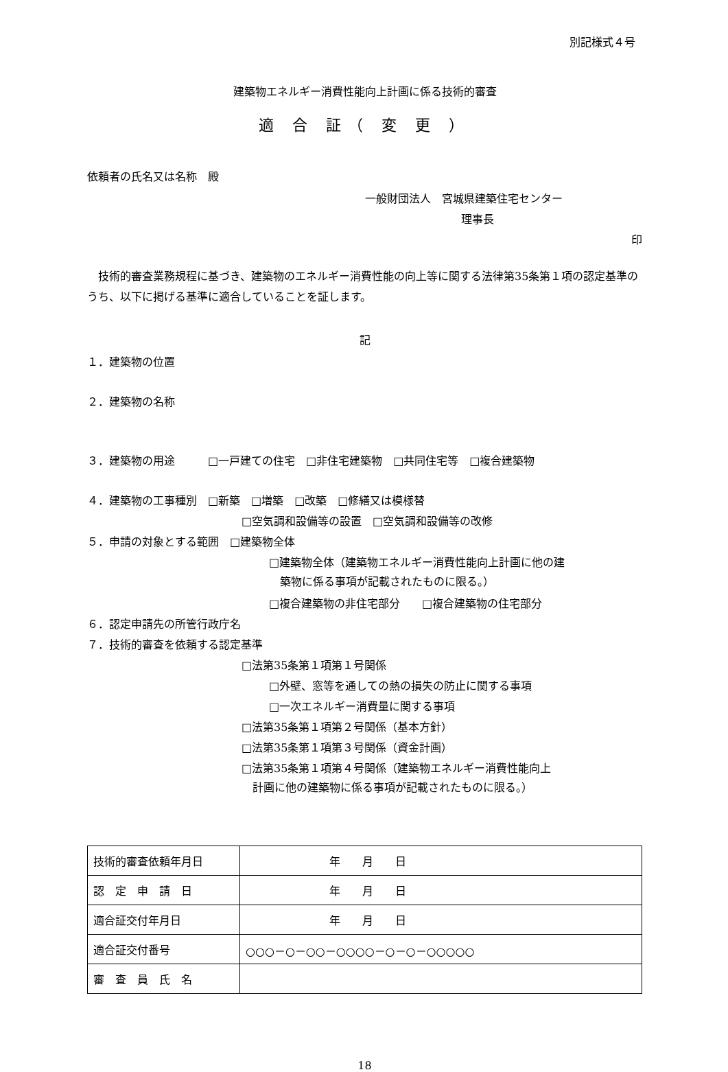別記様式４号
建築物エネルギー消費性能向上計画に係る技術的審査
適 合 証（ 変 更 ）
依頼者の氏名又は名称　殿
一般財団法人　宮城県建築住宅センター
理事長
印
　技術的審査業務規程に基づき、建築物のエネルギー消費性能の向上等に関する法律第35条第１項の認定基準のうち、以下に掲げる基準に適合していることを証します。
記
１．建築物の位置
２．建築物の名称
３．建築物の用途　　　□一戸建ての住宅　□非住宅建築物　□共同住宅等　□複合建築物
４．建築物の工事種別　□新築　□増築　□改築　□修繕又は模様替
□空気調和設備等の設置　□空気調和設備等の改修
５．申請の対象とする範囲　□建築物全体
□建築物全体（建築物エネルギー消費性能向上計画に他の建
　築物に係る事項が記載されたものに限る。）
□複合建築物の非住宅部分　　□複合建築物の住宅部分
６．認定申請先の所管行政庁名
７．技術的審査を依頼する認定基準
□法第35条第１項第１号関係
□外壁、窓等を通しての熱の損失の防止に関する事項
□一次エネルギー消費量に関する事項
□法第35条第１項第２号関係（基本方針）
□法第35条第１項第３号関係（資金計画）
□法第35条第１項第４号関係（建築物エネルギー消費性能向上
　計画に他の建築物に係る事項が記載されたものに限る。）
| 技術的審査依頼年月日 | 年 月 日 |
| 認 定 申 請 日 | 年 月 日 |
| 適合証交付年月日 | 年 月 日 |
| 適合証交付番号 | ○○○－○－○○－○○○○－○－○－○○○○○ |
| 審 査 員 氏 名 | |
18